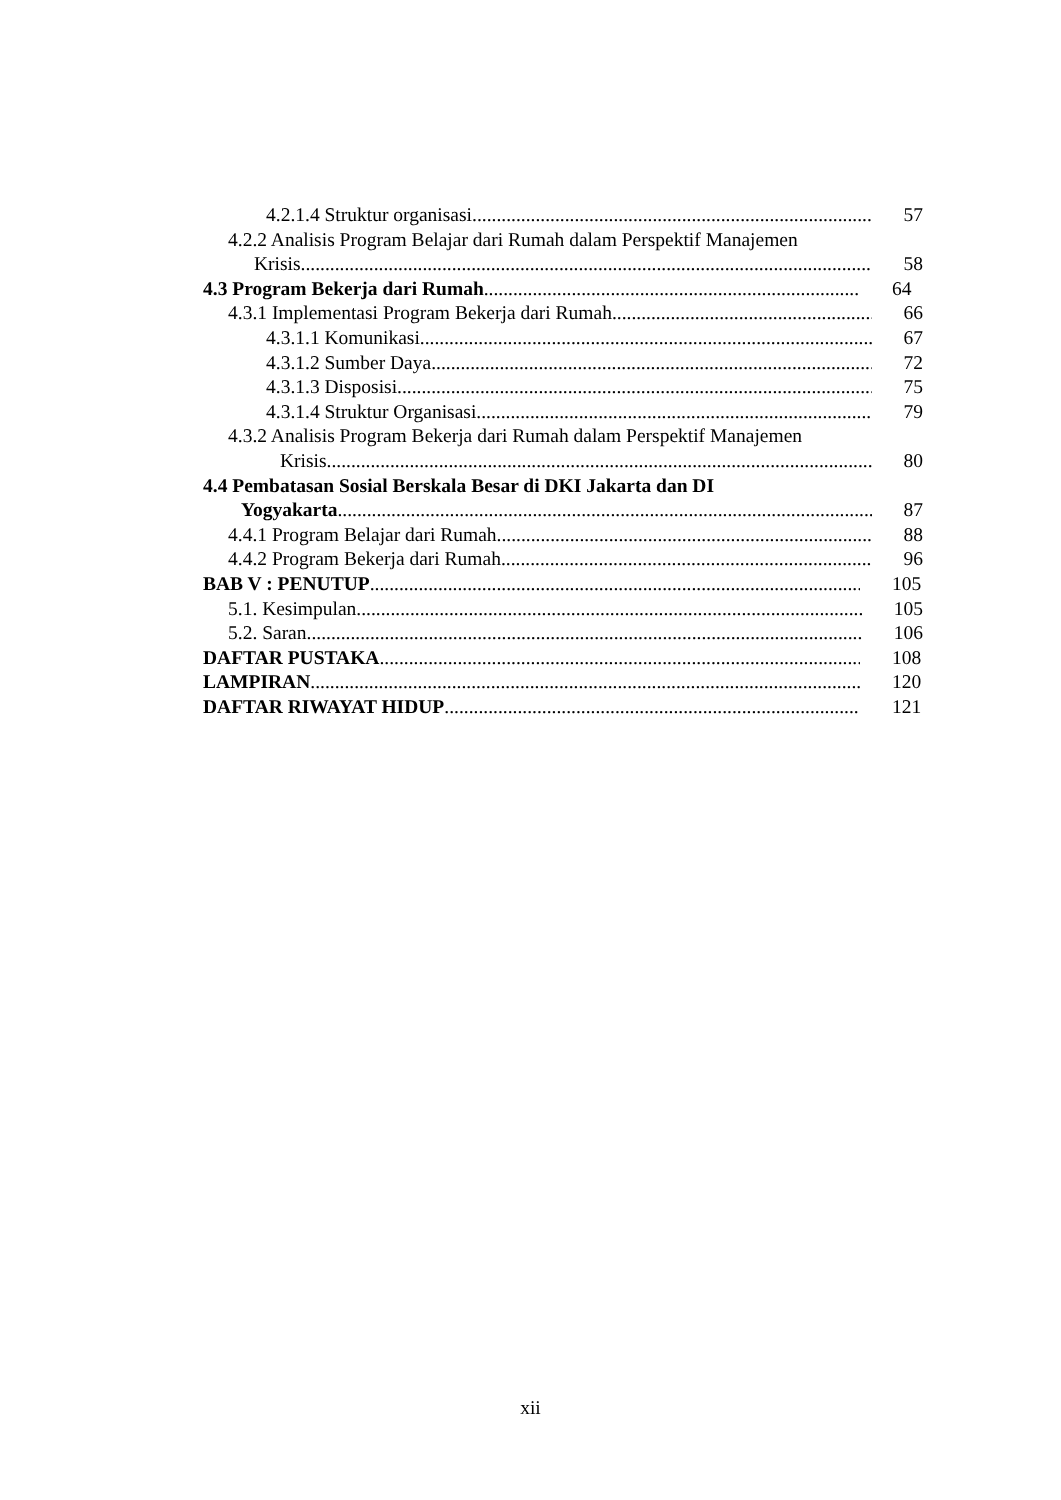4.2.1.4 Struktur organisasi 57
4.2.2 Analisis Program Belajar dari Rumah dalam Perspektif Manajemen
Krisis 58
4.3 Program Bekerja dari Rumah 64
4.3.1 Implementasi Program Bekerja dari Rumah 66
4.3.1.1 Komunikasi 67
4.3.1.2 Sumber Daya 72
4.3.1.3 Disposisi 75
4.3.1.4 Struktur Organisasi 79
4.3.2 Analisis Program Bekerja dari Rumah dalam Perspektif Manajemen
Krisis 80
4.4 Pembatasan Sosial Berskala Besar di DKI Jakarta dan DI
Yogyakarta 87
4.4.1 Program Belajar dari Rumah 88
4.4.2 Program Bekerja dari Rumah 96
BAB V : PENUTUP 105
5.1. Kesimpulan 105
5.2. Saran 106
DAFTAR PUSTAKA 108
LAMPIRAN 120
DAFTAR RIWAYAT HIDUP 121
xii